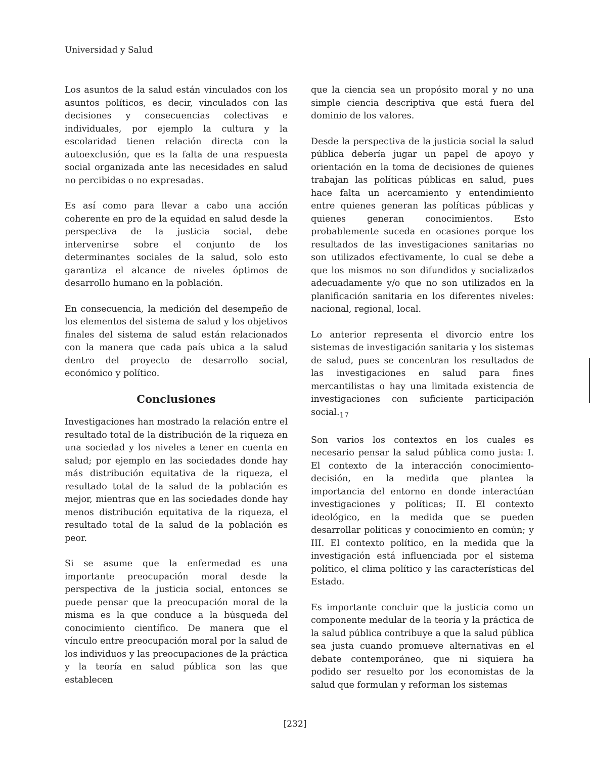Universidad y Salud
Los asuntos de la salud están vinculados con los asuntos políticos, es decir, vinculados con las decisiones y consecuencias colectivas e individuales, por ejemplo la cultura y la escolaridad tienen relación directa con la autoexclusión, que es la falta de una respuesta social organizada ante las necesidades en salud no percibidas o no expresadas.
Es así como para llevar a cabo una acción coherente en pro de la equidad en salud desde la perspectiva de la justicia social, debe intervenirse sobre el conjunto de los determinantes sociales de la salud, solo esto garantiza el alcance de niveles óptimos de desarrollo humano en la población.
En consecuencia, la medición del desempeño de los elementos del sistema de salud y los objetivos finales del sistema de salud están relacionados con la manera que cada país ubica a la salud dentro del proyecto de desarrollo social, económico y político.
Conclusiones
Investigaciones han mostrado la relación entre el resultado total de la distribución de la riqueza en una sociedad y los niveles a tener en cuenta en salud; por ejemplo en las sociedades donde hay más distribución equitativa de la riqueza, el resultado total de la salud de la población es mejor, mientras que en las sociedades donde hay menos distribución equitativa de la riqueza, el resultado total de la salud de la población es peor.
Si se asume que la enfermedad es una importante preocupación moral desde la perspectiva de la justicia social, entonces se puede pensar que la preocupación moral de la misma es la que conduce a la búsqueda del conocimiento científico. De manera que el vínculo entre preocupación moral por la salud de los individuos y las preocupaciones de la práctica y la teoría en salud pública son las que establecen
que la ciencia sea un propósito moral y no una simple ciencia descriptiva que está fuera del dominio de los valores.
Desde la perspectiva de la justicia social la salud pública debería jugar un papel de apoyo y orientación en la toma de decisiones de quienes trabajan las políticas públicas en salud, pues hace falta un acercamiento y entendimiento entre quienes generan las políticas públicas y quienes generan conocimientos. Esto probablemente suceda en ocasiones porque los resultados de las investigaciones sanitarias no son utilizados efectivamente, lo cual se debe a que los mismos no son difundidos y socializados adecuadamente y/o que no son utilizados en la planificación sanitaria en los diferentes niveles: nacional, regional, local.
Lo anterior representa el divorcio entre los sistemas de investigación sanitaria y los sistemas de salud, pues se concentran los resultados de las investigaciones en salud para fines mercantilistas o hay una limitada existencia de investigaciones con suficiente participación social.<sub>17</sub>
Son varios los contextos en los cuales es necesario pensar la salud pública como justa: I. El contexto de la interacción conocimiento-decisión, en la medida que plantea la importancia del entorno en donde interactúan investigaciones y políticas; II. El contexto ideológico, en la medida que se pueden desarrollar políticas y conocimiento en común; y III. El contexto político, en la medida que la investigación está influenciada por el sistema político, el clima político y las características del Estado.
Es importante concluir que la justicia como un componente medular de la teoría y la práctica de la salud pública contribuye a que la salud pública sea justa cuando promueve alternativas en el debate contemporáneo, que ni siquiera ha podido ser resuelto por los economistas de la salud que formulan y reforman los sistemas
[232]